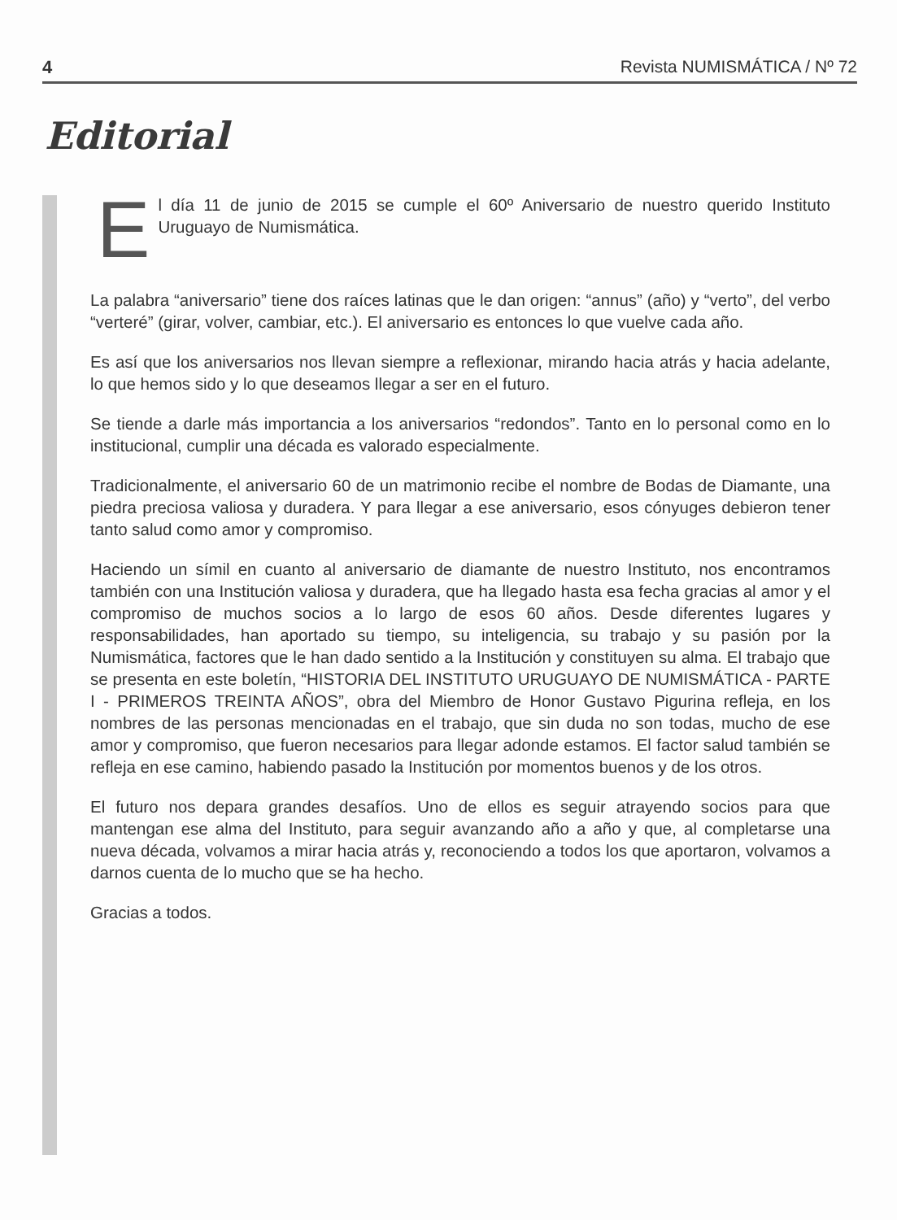4 Revista NUMISMÁTICA / Nº 72
Editorial
El día 11 de junio de 2015 se cumple el 60º Aniversario de nuestro querido Instituto Uruguayo de Numismática.
La palabra “aniversario” tiene dos raíces latinas que le dan origen: “annus” (año) y “verto”, del verbo “verteré” (girar, volver, cambiar, etc.). El aniversario es entonces lo que vuelve cada año.
Es así que los aniversarios nos llevan siempre a reflexionar, mirando hacia atrás y hacia adelante, lo que hemos sido y lo que deseamos llegar a ser en el futuro.
Se tiende a darle más importancia a los aniversarios “redondos”. Tanto en lo personal como en lo institucional, cumplir una década es valorado especialmente.
Tradicionalmente, el aniversario 60 de un matrimonio recibe el nombre de Bodas de Diamante, una piedra preciosa valiosa y duradera. Y para llegar a ese aniversario, esos cónyuges debieron tener tanto salud como amor y compromiso.
Haciendo un símil en cuanto al aniversario de diamante de nuestro Instituto, nos encontramos también con una Institución valiosa y duradera, que ha llegado hasta esa fecha gracias al amor y el compromiso de muchos socios a lo largo de esos 60 años. Desde diferentes lugares y responsabilidades, han aportado su tiempo, su inteligencia, su trabajo y su pasión por la Numismática, factores que le han dado sentido a la Institución y constituyen su alma. El trabajo que se presenta en este boletín, “HISTORIA DEL INSTITUTO URUGUAYO DE NUMISMÁTICA - PARTE I - PRIMEROS TREINTA AÑOS”, obra del Miembro de Honor Gustavo Pigurina refleja, en los nombres de las personas mencionadas en el trabajo, que sin duda no son todas, mucho de ese amor y compromiso, que fueron necesarios para llegar adonde estamos. El factor salud también se refleja en ese camino, habiendo pasado la Institución por momentos buenos y de los otros.
El futuro nos depara grandes desafíos. Uno de ellos es seguir atrayendo socios para que mantengan ese alma del Instituto, para seguir avanzando año a año y que, al completarse una nueva década, volvamos a mirar hacia atrás y, reconociendo a todos los que aportaron, volvamos a darnos cuenta de lo mucho que se ha hecho.
Gracias a todos.